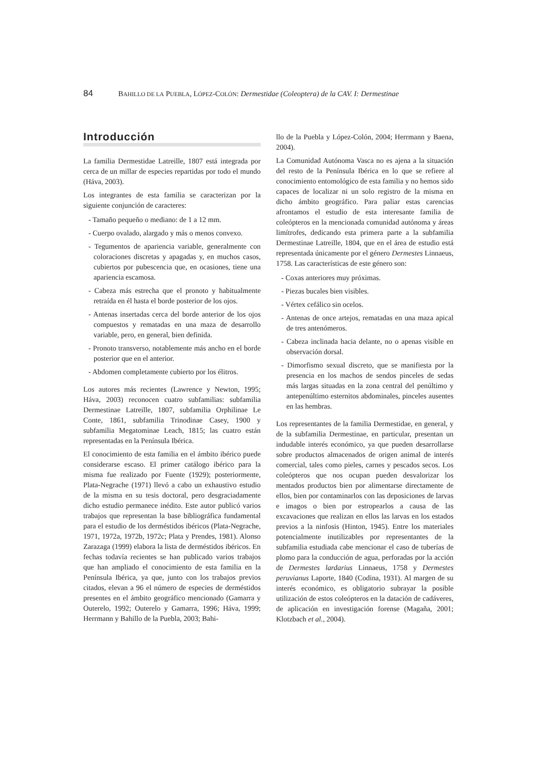84 BAHILLO DE LA PUEBLA, LÓPEZ-COLÓN: Dermestidae (Coleoptera) de la CAV. I: Dermestinae
Introducción
La familia Dermestidae Latreille, 1807 está integrada por cerca de un millar de especies repartidas por todo el mundo (Háva, 2003).
Los integrantes de esta familia se caracterizan por la siguiente conjunción de caracteres:
- Tamaño pequeño o mediano: de 1 a 12 mm.
- Cuerpo ovalado, alargado y más o menos convexo.
- Tegumentos de apariencia variable, generalmente con coloraciones discretas y apagadas y, en muchos casos, cubiertos por pubescencia que, en ocasiones, tiene una apariencia escamosa.
- Cabeza más estrecha que el pronoto y habitualmente retraída en él hasta el borde posterior de los ojos.
- Antenas insertadas cerca del borde anterior de los ojos compuestos y rematadas en una maza de desarrollo variable, pero, en general, bien definida.
- Pronoto transverso, notablemente más ancho en el borde posterior que en el anterior.
- Abdomen completamente cubierto por los élitros.
Los autores más recientes (Lawrence y Newton, 1995; Háva, 2003) reconocen cuatro subfamilias: subfamilia Dermestinae Latreille, 1807, subfamilia Orphilinae Le Conte, 1861, subfamilia Trinodinae Casey, 1900 y subfamilia Megatominae Leach, 1815; las cuatro están representadas en la Península Ibérica.
El conocimiento de esta familia en el ámbito ibérico puede considerarse escaso. El primer catálogo ibérico para la misma fue realizado por Fuente (1929); posteriormente, Plata-Negrache (1971) llevó a cabo un exhaustivo estudio de la misma en su tesis doctoral, pero desgraciadamente dicho estudio permanece inédito. Este autor publicó varios trabajos que representan la base bibliográfica fundamental para el estudio de los derméstidos ibéricos (Plata-Negrache, 1971, 1972a, 1972b, 1972c; Plata y Prendes, 1981). Alonso Zarazaga (1999) elabora la lista de derméstidos ibéricos. En fechas todavía recientes se han publicado varios trabajos que han ampliado el conocimiento de esta familia en la Península Ibérica, ya que, junto con los trabajos previos citados, elevan a 96 el número de especies de derméstidos presentes en el ámbito geográfico mencionado (Gamarra y Outerelo, 1992; Outerelo y Gamarra, 1996; Háva, 1999; Herrmann y Bahillo de la Puebla, 2003; Bahi-
llo de la Puebla y López-Colón, 2004; Herrmann y Baena, 2004).
La Comunidad Autónoma Vasca no es ajena a la situación del resto de la Península Ibérica en lo que se refiere al conocimiento entomológico de esta familia y no hemos sido capaces de localizar ni un solo registro de la misma en dicho ámbito geográfico. Para paliar estas carencias afrontamos el estudio de esta interesante familia de coleópteros en la mencionada comunidad autónoma y áreas limítrofes, dedicando esta primera parte a la subfamilia Dermestinae Latreille, 1804, que en el área de estudio está representada únicamente por el género Dermestes Linnaeus, 1758. Las características de este género son:
- Coxas anteriores muy próximas.
- Piezas bucales bien visibles.
- Vértex cefálico sin ocelos.
- Antenas de once artejos, rematadas en una maza apical de tres antenómeros.
- Cabeza inclinada hacia delante, no o apenas visible en observación dorsal.
- Dimorfismo sexual discreto, que se manifiesta por la presencia en los machos de sendos pinceles de sedas más largas situadas en la zona central del penúltimo y antepenúltimo esternitos abdominales, pinceles ausentes en las hembras.
Los representantes de la familia Dermestidae, en general, y de la subfamilia Dermestinae, en particular, presentan un indudable interés económico, ya que pueden desarrollarse sobre productos almacenados de origen animal de interés comercial, tales como pieles, carnes y pescados secos. Los coleópteros que nos ocupan pueden desvalorizar los mentados productos bien por alimentarse directamente de ellos, bien por contaminarlos con las deposiciones de larvas e imagos o bien por estropearlos a causa de las excavaciones que realizan en ellos las larvas en los estados previos a la ninfosis (Hinton, 1945). Entre los materiales potencialmente inutilizables por representantes de la subfamilia estudiada cabe mencionar el caso de tuberías de plomo para la conducción de agua, perforadas por la acción de Dermestes lardarius Linnaeus, 1758 y Dermestes peruvianus Laporte, 1840 (Codina, 1931). Al margen de su interés económico, es obligatorio subrayar la posible utilización de estos coleópteros en la datación de cadáveres, de aplicación en investigación forense (Magaña, 2001; Klotzbach et al., 2004).